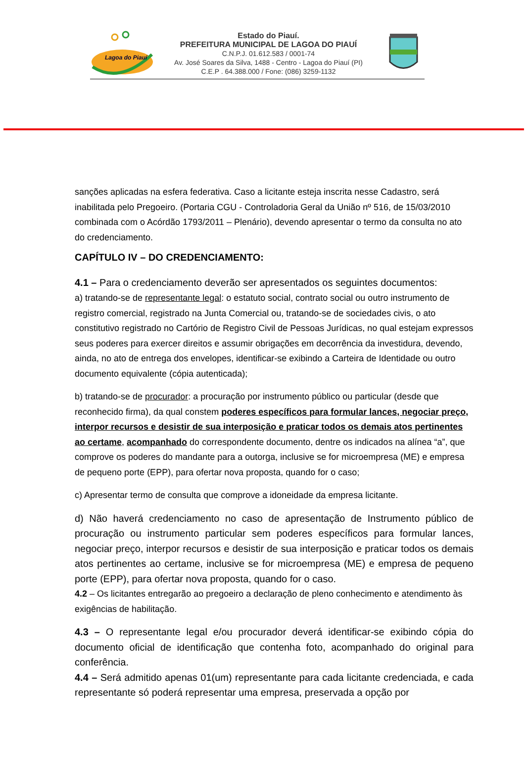Lagoa do Piauí
Estado do Piauí.
PREFEITURA MUNICIPAL DE LAGOA DO PIAUÍ
C.N.P.J. 01.612.583 / 0001-74
Av. José Soares da Silva, 1488 - Centro - Lagoa do Piauí (PI)
C.E.P . 64.388.000 / Fone: (086) 3259-1132
sanções aplicadas na esfera federativa. Caso a licitante esteja inscrita nesse Cadastro, será inabilitada pelo Pregoeiro. (Portaria CGU - Controladoria Geral da União nº 516, de 15/03/2010 combinada com o Acórdão 1793/2011 – Plenário), devendo apresentar o termo da consulta no ato do credenciamento.
CAPÍTULO IV – DO CREDENCIAMENTO:
4.1 – Para o credenciamento deverão ser apresentados os seguintes documentos:
a) tratando-se de representante legal: o estatuto social, contrato social ou outro instrumento de registro comercial, registrado na Junta Comercial ou, tratando-se de sociedades civis, o ato constitutivo registrado no Cartório de Registro Civil de Pessoas Jurídicas, no qual estejam expressos seus poderes para exercer direitos e assumir obrigações em decorrência da investidura, devendo, ainda, no ato de entrega dos envelopes, identificar-se exibindo a Carteira de Identidade ou outro documento equivalente (cópia autenticada);
b) tratando-se de procurador: a procuração por instrumento público ou particular (desde que reconhecido firma), da qual constem poderes específicos para formular lances, negociar preço, interpor recursos e desistir de sua interposição e praticar todos os demais atos pertinentes ao certame, acompanhado do correspondente documento, dentre os indicados na alínea “a”, que comprove os poderes do mandante para a outorga, inclusive se for microempresa (ME) e empresa de pequeno porte (EPP), para ofertar nova proposta, quando for o caso;
c) Apresentar termo de consulta que comprove a idoneidade da empresa licitante.
d) Não haverá credenciamento no caso de apresentação de Instrumento público de procuração ou instrumento particular sem poderes específicos para formular lances, negociar preço, interpor recursos e desistir de sua interposição e praticar todos os demais atos pertinentes ao certame, inclusive se for microempresa (ME) e empresa de pequeno porte (EPP), para ofertar nova proposta, quando for o caso.
4.2 – Os licitantes entregarão ao pregoeiro a declaração de pleno conhecimento e atendimento às exigências de habilitação.
4.3 – O representante legal e/ou procurador deverá identificar-se exibindo cópia do documento oficial de identificação que contenha foto, acompanhado do original para conferência.
4.4 – Será admitido apenas 01(um) representante para cada licitante credenciada, e cada representante só poderá representar uma empresa, preservada a opção por